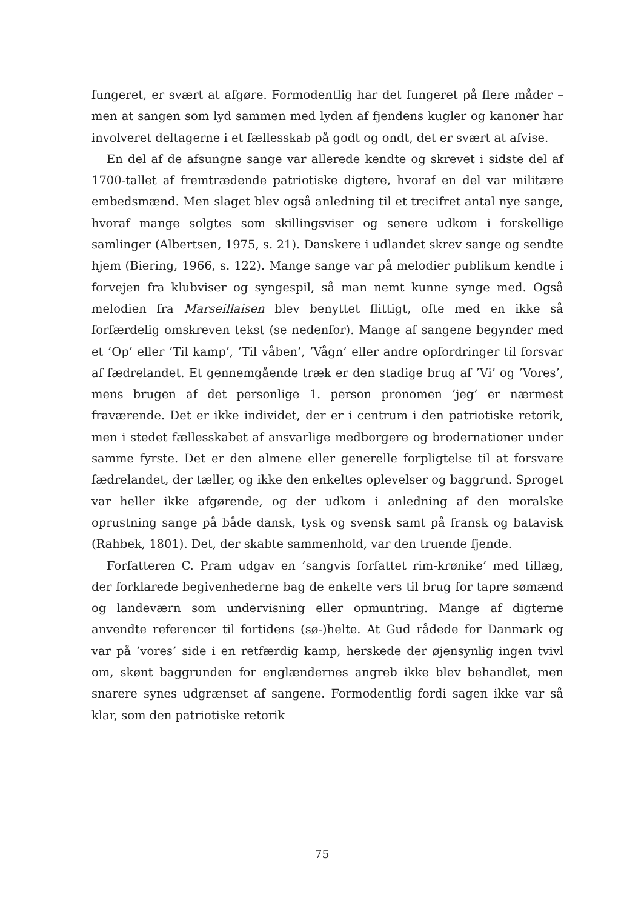fungeret, er svært at afgøre. Formodentlig har det fungeret på flere måder – men at sangen som lyd sammen med lyden af fjendens kugler og kanoner har involveret deltagerne i et fællesskab på godt og ondt, det er svært at afvise.
En del af de afsungne sange var allerede kendte og skrevet i sidste del af 1700-tallet af fremtrædende patriotiske digtere, hvoraf en del var militære embedsmænd. Men slaget blev også anledning til et trecifret antal nye sange, hvoraf mange solgtes som skillingsviser og senere udkom i forskellige samlinger (Albertsen, 1975, s. 21). Danskere i udlandet skrev sange og sendte hjem (Biering, 1966, s. 122). Mange sange var på melodier publikum kendte i forvejen fra klubviser og syngespil, så man nemt kunne synge med. Også melodien fra Marseillaisen blev benyttet flittigt, ofte med en ikke så forfærdelig omskreven tekst (se nedenfor). Mange af sangene begynder med et ’Op’ eller ’Til kamp’, ’Til våben’, ’Vågn’ eller andre opfordringer til forsvar af fædrelandet. Et gennemgående træk er den stadige brug af ’Vi’ og ’Vores’, mens brugen af det personlige 1. person pronomen ’jeg’ er nærmest fraværende. Det er ikke individet, der er i centrum i den patriotiske retorik, men i stedet fællesskabet af ansvarlige medborgere og brodernationer under samme fyrste. Det er den almene eller generelle forpligtelse til at forsvare fædrelandet, der tæller, og ikke den enkeltes oplevelser og baggrund. Sproget var heller ikke afgørende, og der udkom i anledning af den moralske oprustning sange på både dansk, tysk og svensk samt på fransk og batavisk (Rahbek, 1801). Det, der skabte sammenhold, var den truende fjende.
Forfatteren C. Pram udgav en ’sangvis forfattet rim-krønike’ med tillæg, der forklarede begivenhederne bag de enkelte vers til brug for tapre sømænd og landeværn som undervisning eller opmuntring. Mange af digterne anvendte referencer til fortidens (sø-)helte. At Gud rådede for Danmark og var på ’vores’ side i en retfærdig kamp, herskede der øjensynlig ingen tvivl om, skønt baggrunden for englændernes angreb ikke blev behandlet, men snarere synes udgrænset af sangene. Formodentlig fordi sagen ikke var så klar, som den patriotiske retorik
75